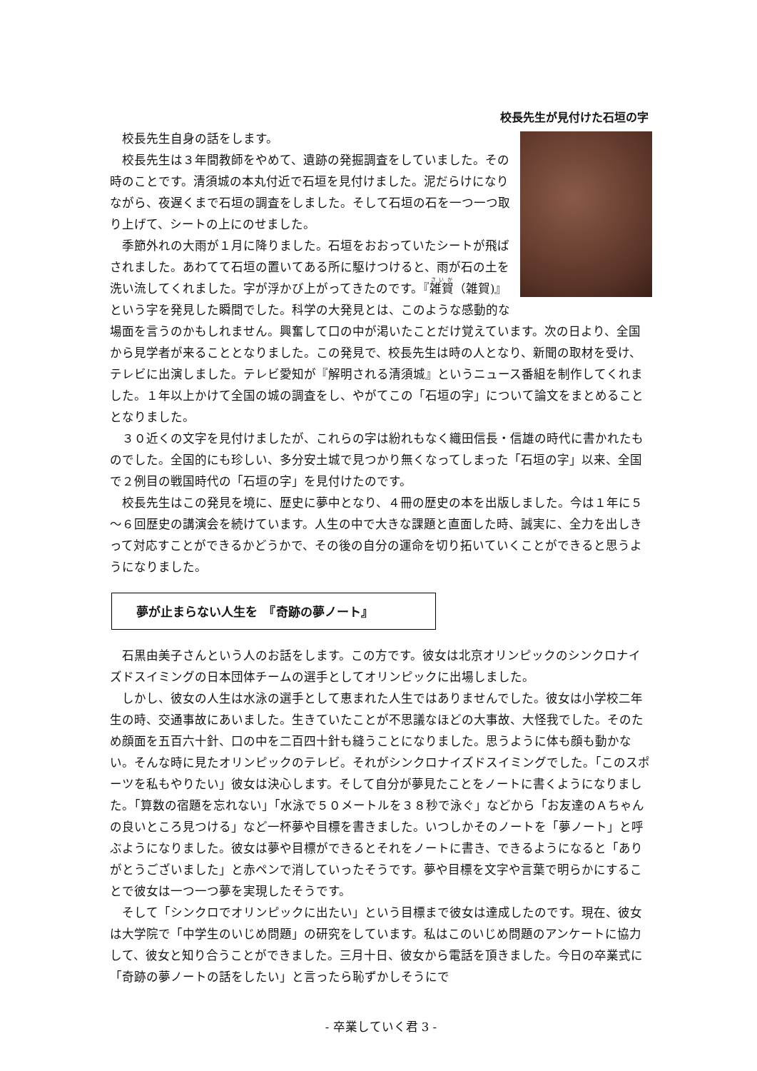校長先生が見付けた石垣の字
校長先生自身の話をします。
校長先生は３年間教師をやめて、遺跡の発掘調査をしていました。その時のことです。清須城の本丸付近で石垣を見付けました。泥だらけになりながら、夜遅くまで石垣の調査をしました。そして石垣の石を一つ一つ取り上げて、シートの上にのせました。
季節外れの大雨が１月に降りました。石垣をおおっていたシートが飛ばされました。あわてて石垣の置いてある所に駆けつけると、雨が石の土を洗い流してくれました。字が浮かび上がってきたのです。『雑賀（雑賀)』という字を発見した瞬間でした。科学の大発見とは、このような感動的な場面を言うのかもしれません。興奮して口の中が渇いたことだけ覚えています。次の日より、全国から見学者が来ることとなりました。この発見で、校長先生は時の人となり、新聞の取材を受け、テレビに出演しました。テレビ愛知が『解明される清須城』というニュース番組を制作してくれました。１年以上かけて全国の城の調査をし、やがてこの「石垣の字」について論文をまとめることとなりました。
３０近くの文字を見付けましたが、これらの字は紛れもなく織田信長・信雄の時代に書かれたものでした。全国的にも珍しい、多分安土城で見つかり無くなってしまった「石垣の字」以来、全国で２例目の戦国時代の「石垣の字」を見付けたのです。
校長先生はこの発見を境に、歴史に夢中となり、４冊の歴史の本を出版しました。今は１年に５～６回歴史の講演会を続けています。人生の中で大きな課題と直面した時、誠実に、全力を出しきって対応すことができるかどうかで、その後の自分の運命を切り拓いていくことができると思うようになりました。
夢が止まらない人生を　『奇跡の夢ノート』
石黒由美子さんという人のお話をします。この方です。彼女は北京オリンピックのシンクロナイズドスイミングの日本団体チームの選手としてオリンピックに出場しました。
しかし、彼女の人生は水泳の選手として恵まれた人生ではありませんでした。彼女は小学校二年生の時、交通事故にあいました。生きていたことが不思議なほどの大事故、大怪我でした。そのため顔面を五百六十針、口の中を二百四十針も縫うことになりました。思うように体も顔も動かない。そんな時に見たオリンピックのテレビ。それがシンクロナイズドスイミングでした。「このスポーツを私もやりたい」彼女は決心します。そして自分が夢見たことをノートに書くようになりました。「算数の宿題を忘れない」「水泳で５０メートルを３８秒で泳ぐ」などから「お友達のＡちゃんの良いところ見つける」など一杯夢や目標を書きました。いつしかそのノートを「夢ノート」と呼ぶようになりました。彼女は夢や目標ができるとそれをノートに書き、できるようになると「ありがとうございました」と赤ペンで消していったそうです。夢や目標を文字や言葉で明らかにすることで彼女は一つ一つ夢を実現したそうです。
そして「シンクロでオリンピックに出たい」という目標まで彼女は達成したのです。現在、彼女は大学院で「中学生のいじめ問題」の研究をしています。私はこのいじめ問題のアンケートに協力して、彼女と知り合うことができました。三月十日、彼女から電話を頂きました。今日の卒業式に「奇跡の夢ノートの話をしたい」と言ったら恥ずかしそうにで
- 卒業していく君 3 -